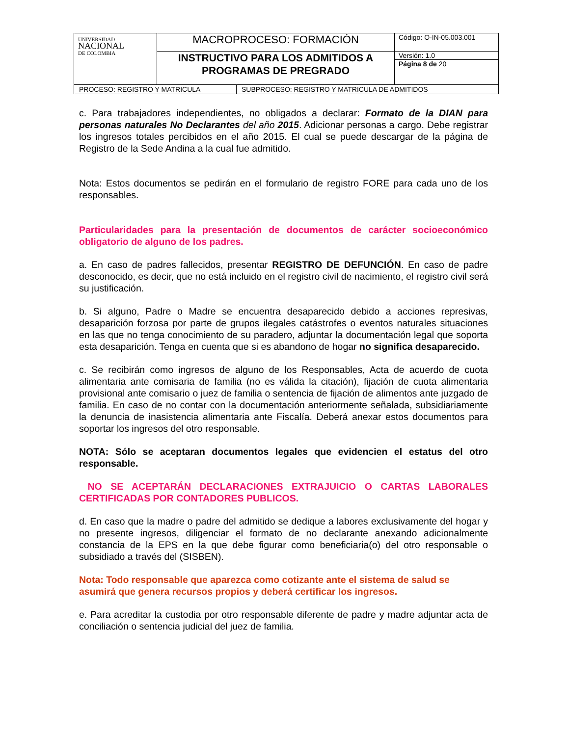| UNIVERSIDAD NACIONAL DE COLOMBIA | MACROPROCESO: FORMACIÓN | Código: O-IN-05.003.001 |
| | INSTRUCTIVO PARA LOS ADMITIDOS A PROGRAMAS DE PREGRADO | Versión: 1.0 |
| | | Página 8 de 20 |
| PROCESO: REGISTRO Y MATRICULA | SUBPROCESO: REGISTRO Y MATRICULA DE ADMITIDOS |
c. Para trabajadores independientes, no obligados a declarar: Formato de la DIAN para personas naturales No Declarantes del año 2015. Adicionar personas a cargo. Debe registrar los ingresos totales percibidos en el año 2015. El cual se puede descargar de la página de Registro de la Sede Andina a la cual fue admitido.
Nota: Estos documentos se pedirán en el formulario de registro FORE para cada uno de los responsables.
Particularidades para la presentación de documentos de carácter socioeconómico obligatorio de alguno de los padres.
a. En caso de padres fallecidos, presentar REGISTRO DE DEFUNCIÓN. En caso de padre desconocido, es decir, que no está incluido en el registro civil de nacimiento, el registro civil será su justificación.
b. Si alguno, Padre o Madre se encuentra desaparecido debido a acciones represivas, desaparición forzosa por parte de grupos ilegales catástrofes o eventos naturales situaciones en las que no tenga conocimiento de su paradero, adjuntar la documentación legal que soporta esta desaparición. Tenga en cuenta que si es abandono de hogar no significa desaparecido.
c. Se recibirán como ingresos de alguno de los Responsables, Acta de acuerdo de cuota alimentaria ante comisaria de familia (no es válida la citación), fijación de cuota alimentaria provisional ante comisario o juez de familia o sentencia de fijación de alimentos ante juzgado de familia. En caso de no contar con la documentación anteriormente señalada, subsidiariamente la denuncia de inasistencia alimentaria ante Fiscalía. Deberá anexar estos documentos para soportar los ingresos del otro responsable.
NOTA: Sólo se aceptaran documentos legales que evidencien el estatus del otro responsable.
NO SE ACEPTARÁN DECLARACIONES EXTRAJUICIO O CARTAS LABORALES CERTIFICADAS POR CONTADORES PUBLICOS.
d. En caso que la madre o padre del admitido se dedique a labores exclusivamente del hogar y no presente ingresos, diligenciar el formato de no declarante anexando adicionalmente constancia de la EPS en la que debe figurar como beneficiaria(o) del otro responsable o subsidiado a través del (SISBEN).
Nota: Todo responsable que aparezca como cotizante ante el sistema de salud se asumirá que genera recursos propios y deberá certificar los ingresos.
e. Para acreditar la custodia por otro responsable diferente de padre y madre adjuntar acta de conciliación o sentencia judicial del juez de familia.